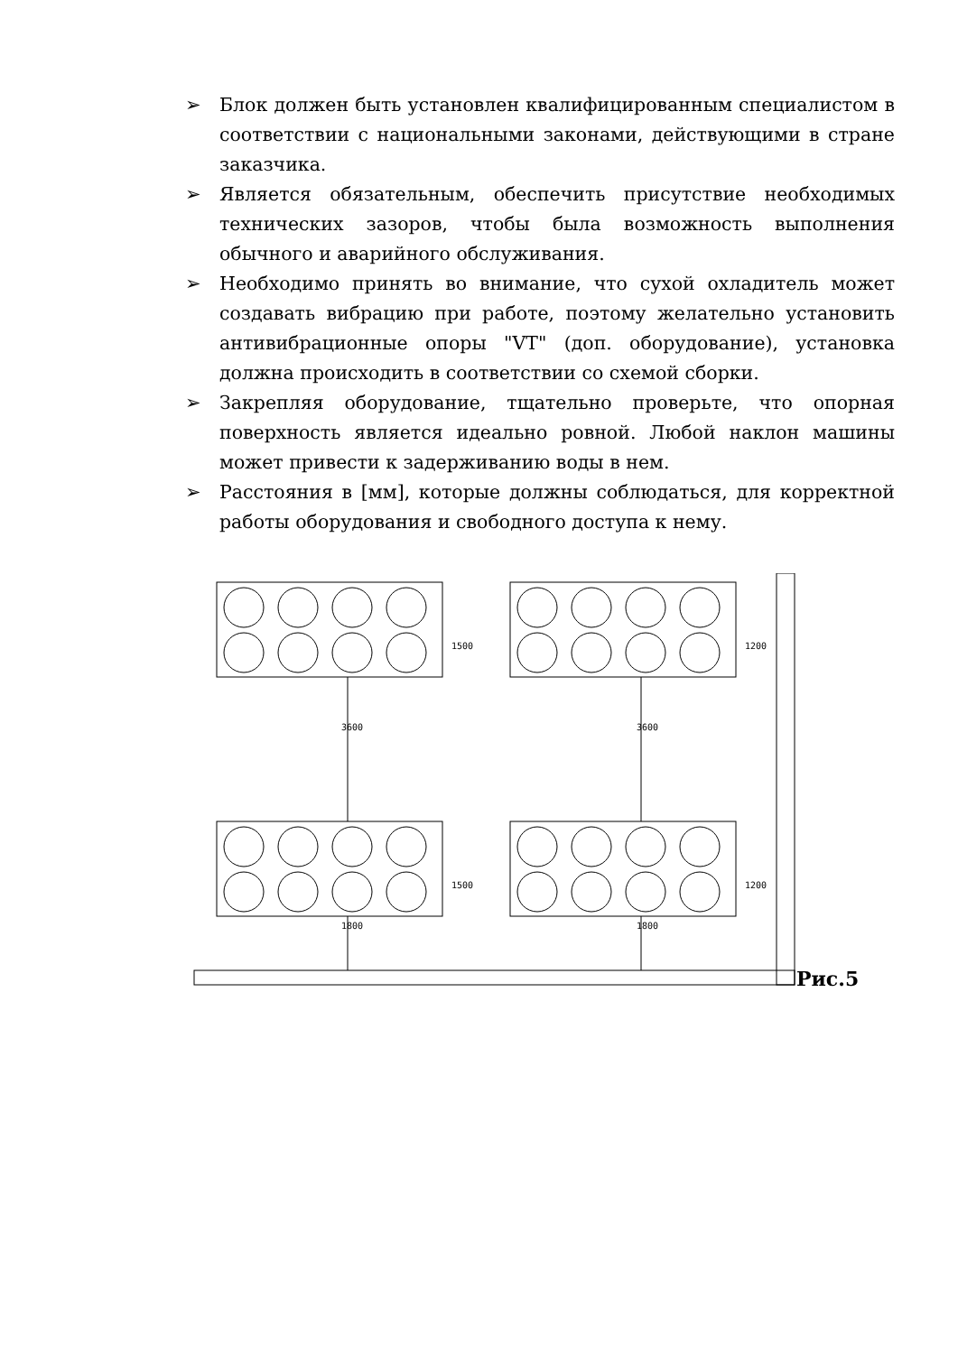➢ Блок должен быть установлен квалифицированным специалистом в соответствии с национальными законами, действующими в стране заказчика.
➢ Является обязательным, обеспечить присутствие необходимых технических зазоров, чтобы была возможность выполнения обычного и аварийного обслуживания.
➢ Необходимо принять во внимание, что сухой охладитель может создавать вибрацию при работе, поэтому желательно установить антивибрационные опоры "VT" (доп. оборудование), установка должна происходить в соответствии со схемой сборки.
➢ Закрепляя оборудование, тщательно проверьте, что опорная поверхность является идеально ровной. Любой наклон машины может привести к задерживанию воды в нем.
➢ Расстояния в [мм], которые должны соблюдаться, для корректной работы оборудования и свободного доступа к нему.
Рис.5
1500 1200
3600 3600
1500 1200
1800 1800